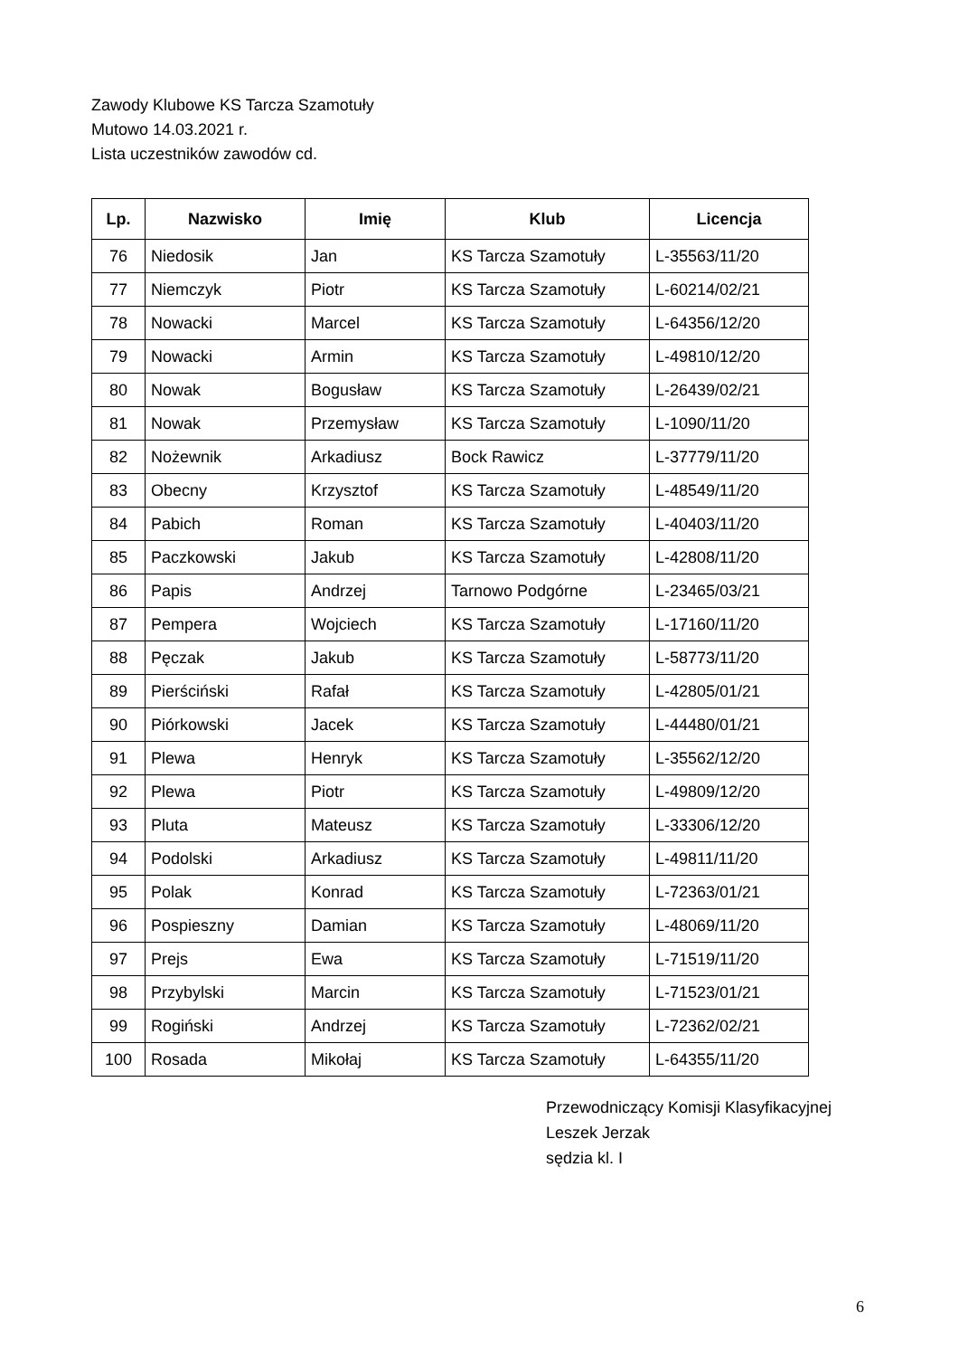Zawody Klubowe KS Tarcza Szamotuły
Mutowo 14.03.2021 r.
Lista uczestników zawodów cd.
| Lp. | Nazwisko | Imię | Klub | Licencja |
| --- | --- | --- | --- | --- |
| 76 | Niedosik | Jan | KS Tarcza Szamotuły | L-35563/11/20 |
| 77 | Niemczyk | Piotr | KS Tarcza Szamotuły | L-60214/02/21 |
| 78 | Nowacki | Marcel | KS Tarcza Szamotuły | L-64356/12/20 |
| 79 | Nowacki | Armin | KS Tarcza Szamotuły | L-49810/12/20 |
| 80 | Nowak | Bogusław | KS Tarcza Szamotuły | L-26439/02/21 |
| 81 | Nowak | Przemysław | KS Tarcza Szamotuły | L-1090/11/20 |
| 82 | Nożewnik | Arkadiusz | Bock Rawicz | L-37779/11/20 |
| 83 | Obecny | Krzysztof | KS Tarcza Szamotuły | L-48549/11/20 |
| 84 | Pabich | Roman | KS Tarcza Szamotuły | L-40403/11/20 |
| 85 | Paczkowski | Jakub | KS Tarcza Szamotuły | L-42808/11/20 |
| 86 | Papis | Andrzej | Tarnowo Podgórne | L-23465/03/21 |
| 87 | Pempera | Wojciech | KS Tarcza Szamotuły | L-17160/11/20 |
| 88 | Pęczak | Jakub | KS Tarcza Szamotuły | L-58773/11/20 |
| 89 | Pierściński | Rafał | KS Tarcza Szamotuły | L-42805/01/21 |
| 90 | Piórkowski | Jacek | KS Tarcza Szamotuły | L-44480/01/21 |
| 91 | Plewa | Henryk | KS Tarcza Szamotuły | L-35562/12/20 |
| 92 | Plewa | Piotr | KS Tarcza Szamotuły | L-49809/12/20 |
| 93 | Pluta | Mateusz | KS Tarcza Szamotuły | L-33306/12/20 |
| 94 | Podolski | Arkadiusz | KS Tarcza Szamotuły | L-49811/11/20 |
| 95 | Polak | Konrad | KS Tarcza Szamotuły | L-72363/01/21 |
| 96 | Pospieszny | Damian | KS Tarcza Szamotuły | L-48069/11/20 |
| 97 | Prejs | Ewa | KS Tarcza Szamotuły | L-71519/11/20 |
| 98 | Przybylski | Marcin | KS Tarcza Szamotuły | L-71523/01/21 |
| 99 | Rogiński | Andrzej | KS Tarcza Szamotuły | L-72362/02/21 |
| 100 | Rosada | Mikołaj | KS Tarcza Szamotuły | L-64355/11/20 |
Przewodniczący Komisji Klasyfikacyjnej
Leszek Jerzak
sędzia kl. I
6